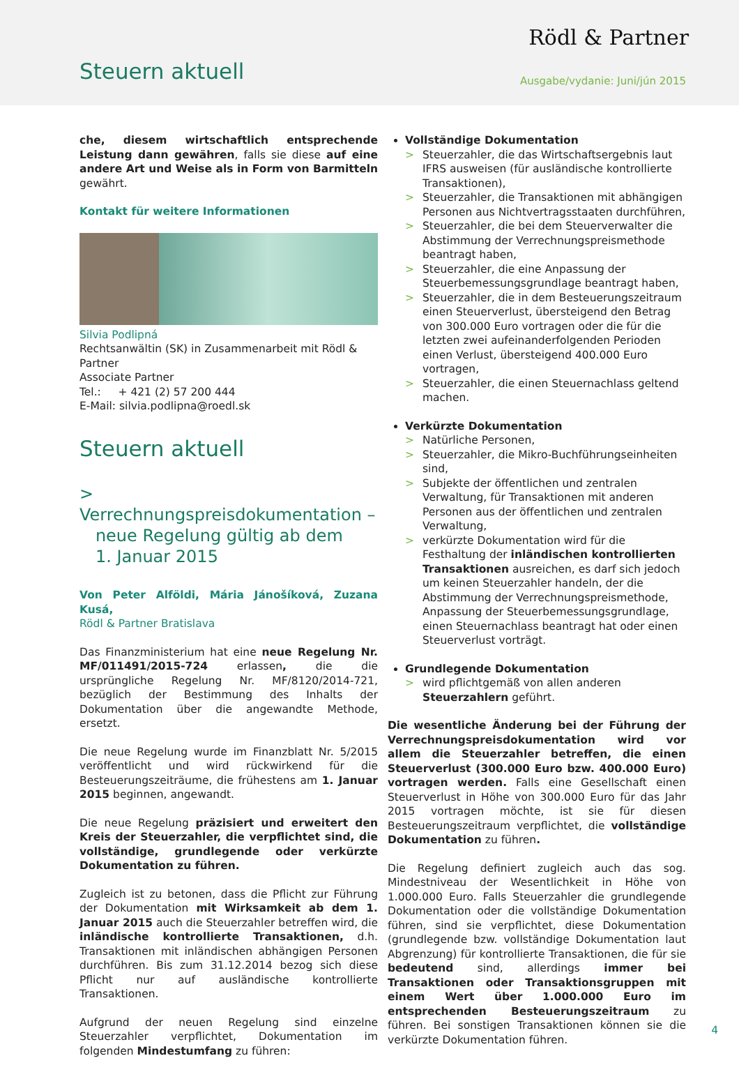Rödl & Partner
Steuern aktuell Ausgabe/vydanie: Juni/jún 2015
che, diesem wirtschaftlich entsprechende Leistung dann gewähren, falls sie diese auf eine andere Art und Weise als in Form von Barmitteln gewährt.
Kontakt für weitere Informationen
Silvia Podlipná
Rechtsanwältin (SK) in Zusammenarbeit mit Rödl & Partner
Associate Partner
Tel.: + 421 (2) 57 200 444
E-Mail: silvia.podlipna@roedl.sk
Steuern aktuell
> Verrechnungspreisdokumentation –
neue Regelung gültig ab dem
1. Januar 2015
Von Peter Alföldi, Mária Jánošíková, Zuzana Kusá,
Rödl & Partner Bratislava
Das Finanzministerium hat eine neue Regelung Nr. MF/011491/2015-724 erlassen, die die ursprüngliche Regelung Nr. MF/8120/2014-721, bezüglich der Bestimmung des Inhalts der Dokumentation über die angewandte Methode, ersetzt.
Die neue Regelung wurde im Finanzblatt Nr. 5/2015 veröffentlicht und wird rückwirkend für die Besteuerungszeiträume, die frühestens am 1. Januar 2015 beginnen, angewandt.
Die neue Regelung präzisiert und erweitert den Kreis der Steuerzahler, die verpflichtet sind, die vollständige, grundlegende oder verkürzte Dokumentation zu führen.
Zugleich ist zu betonen, dass die Pflicht zur Führung der Dokumentation mit Wirksamkeit ab dem 1. Januar 2015 auch die Steuerzahler betreffen wird, die inländische kontrollierte Transaktionen, d.h. Transaktionen mit inländischen abhängigen Personen durchführen. Bis zum 31.12.2014 bezog sich diese Pflicht nur auf ausländische kontrollierte Transaktionen.
Aufgrund der neuen Regelung sind einzelne Steuerzahler verpflichtet, Dokumentation im folgenden Mindestumfang zu führen:
Vollständige Dokumentation
> Steuerzahler, die das Wirtschaftsergebnis laut IFRS ausweisen (für ausländische kontrollierte Transaktionen),
> Steuerzahler, die Transaktionen mit abhängigen Personen aus Nichtvertragsstaaten durchführen,
> Steuerzahler, die bei dem Steuerverwalter die Abstimmung der Verrechnungspreismethode beantragt haben,
> Steuerzahler, die eine Anpassung der Steuerbemessungsgrundlage beantragt haben,
> Steuerzahler, die in dem Besteuerungszeitraum einen Steuerverlust, übersteigend den Betrag von 300.000 Euro vortragen oder die für die letzten zwei aufeinanderfolgenden Perioden einen Verlust, übersteigend 400.000 Euro vortragen,
> Steuerzahler, die einen Steuernachlass geltend machen.
Verkürzte Dokumentation
> Natürliche Personen,
> Steuerzahler, die Mikro-Buchführungseinheiten sind,
> Subjekte der öffentlichen und zentralen Verwaltung, für Transaktionen mit anderen Personen aus der öffentlichen und zentralen Verwaltung,
> verkürzte Dokumentation wird für die Festhaltung der inländischen kontrollierten Transaktionen ausreichen, es darf sich jedoch um keinen Steuerzahler handeln, der die Abstimmung der Verrechnungspreismethode, Anpassung der Steuerbemessungsgrundlage, einen Steuernachlass beantragt hat oder einen Steuerverlust vorträgt.
Grundlegende Dokumentation
> wird pflichtgemäß von allen anderen Steuerzahlern geführt.
Die wesentliche Änderung bei der Führung der Verrechnungspreisdokumentation wird vor allem die Steuerzahler betreffen, die einen Steuerverlust (300.000 Euro bzw. 400.000 Euro) vortragen werden. Falls eine Gesellschaft einen Steuerverlust in Höhe von 300.000 Euro für das Jahr 2015 vortragen möchte, ist sie für diesen Besteuerungszeitraum verpflichtet, die vollständige Dokumentation zu führen.
Die Regelung definiert zugleich auch das sog. Mindestniveau der Wesentlichkeit in Höhe von 1.000.000 Euro. Falls Steuerzahler die grundlegende Dokumentation oder die vollständige Dokumentation führen, sind sie verpflichtet, diese Dokumentation (grundlegende bzw. vollständige Dokumentation laut Abgrenzung) für kontrollierte Transaktionen, die für sie bedeutend sind, allerdings immer bei Transaktionen oder Transaktionsgruppen mit einem Wert über 1.000.000 Euro im entsprechenden Besteuerungszeitraum zu führen. Bei sonstigen Transaktionen können sie die verkürzte Dokumentation führen.
4